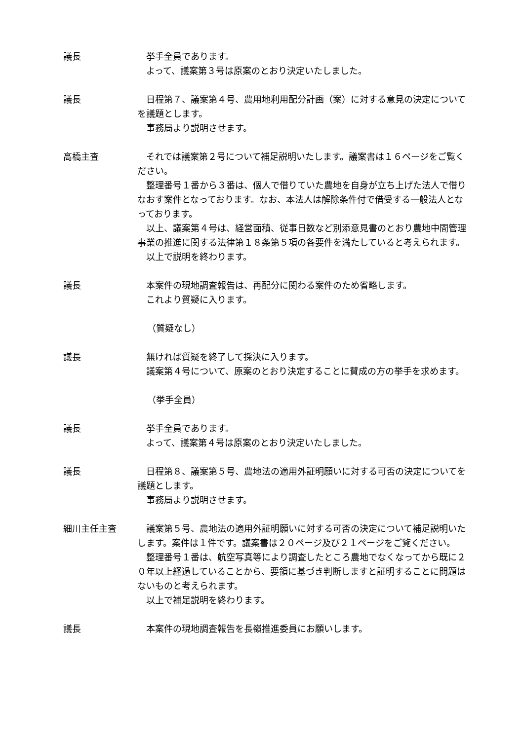議長 挙手全員であります。
よって、議案第３号は原案のとおり決定いたしました。
議長 日程第７、議案第４号、農用地利用配分計画（案）に対する意見の決定についてを議題とします。
事務局より説明させます。
高橋主査 それでは議案第２号について補足説明いたします。議案書は１６ページをご覧ください。
整理番号１番から３番は、個人で借りていた農地を自身が立ち上げた法人で借りなおす案件となっております。なお、本法人は解除条件付で借受する一般法人となっております。
以上、議案第４号は、経営面積、従事日数など別添意見書のとおり農地中間管理事業の推進に関する法律第１８条第５項の各要件を満たしていると考えられます。
以上で説明を終わります。
議長 本案件の現地調査報告は、再配分に関わる案件のため省略します。
これより質疑に入ります。
（質疑なし）
議長 無ければ質疑を終了して採決に入ります。
議案第４号について、原案のとおり決定することに賛成の方の挙手を求めます。
（挙手全員）
議長 挙手全員であります。
よって、議案第４号は原案のとおり決定いたしました。
議長 日程第８、議案第５号、農地法の適用外証明願いに対する可否の決定についてを議題とします。
事務局より説明させます。
細川主任主査 議案第５号、農地法の適用外証明願いに対する可否の決定について補足説明いたします。案件は１件です。議案書は２０ページ及び２１ページをご覧ください。
整理番号１番は、航空写真等により調査したところ農地でなくなってから既に２０年以上経過していることから、要領に基づき判断しますと証明することに問題はないものと考えられます。
以上で補足説明を終わります。
議長 本案件の現地調査報告を長嶺推進委員にお願いします。